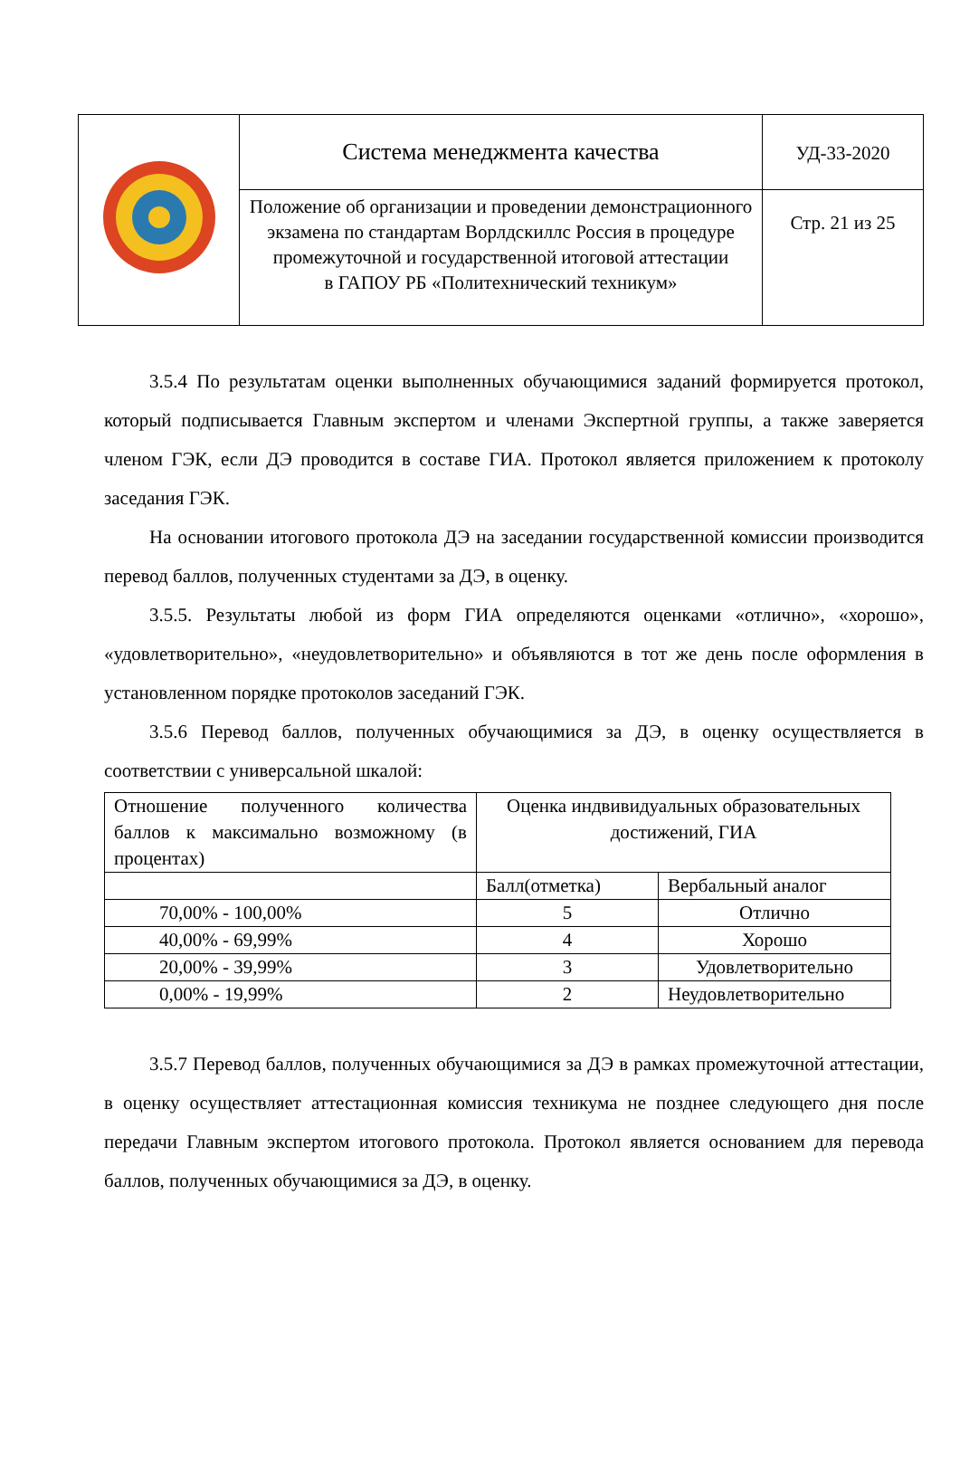| | Система менеджмента качества | УД-33-2020 |
| | Положение об организации и проведении демонстрационного экзамена по стандартам Ворлдскиллс Россия в процедуре промежуточной и государственной итоговой аттестации в ГАПОУ РБ «Политехнический техникум» | Стр. 21 из 25 |
3.5.4 По результатам оценки выполненных обучающимися заданий формируется протокол, который подписывается Главным экспертом и членами Экспертной группы, а также заверяется членом ГЭК, если ДЭ проводится в составе ГИА. Протокол является приложением к протоколу заседания ГЭК.
На основании итогового протокола ДЭ на заседании государственной комиссии производится перевод баллов, полученных студентами за ДЭ, в оценку.
3.5.5. Результаты любой из форм ГИА определяются оценками «отлично», «хорошо», «удовлетворительно», «неудовлетворительно» и объявляются в тот же день после оформления в установленном порядке протоколов заседаний ГЭК.
3.5.6 Перевод баллов, полученных обучающимися за ДЭ, в оценку осуществляется в соответствии с универсальной шкалой:
| Отношение полученного количества баллов к максимально возможному (в процентах) | Оценка индвивидуальных образовательных достижений, ГИА | |
| | Балл(отметка) | Вербальный аналог |
| 70,00% - 100,00% | 5 | Отлично |
| 40,00% - 69,99% | 4 | Хорошо |
| 20,00% - 39,99% | 3 | Удовлетворительно |
| 0,00% - 19,99% | 2 | Неудовлетворительно |
3.5.7 Перевод баллов, полученных обучающимися за ДЭ в рамках промежуточной аттестации, в оценку осуществляет аттестационная комиссия техникума не позднее следующего дня после передачи Главным экспертом итогового протокола. Протокол является основанием для перевода баллов, полученных обучающимися за ДЭ, в оценку.